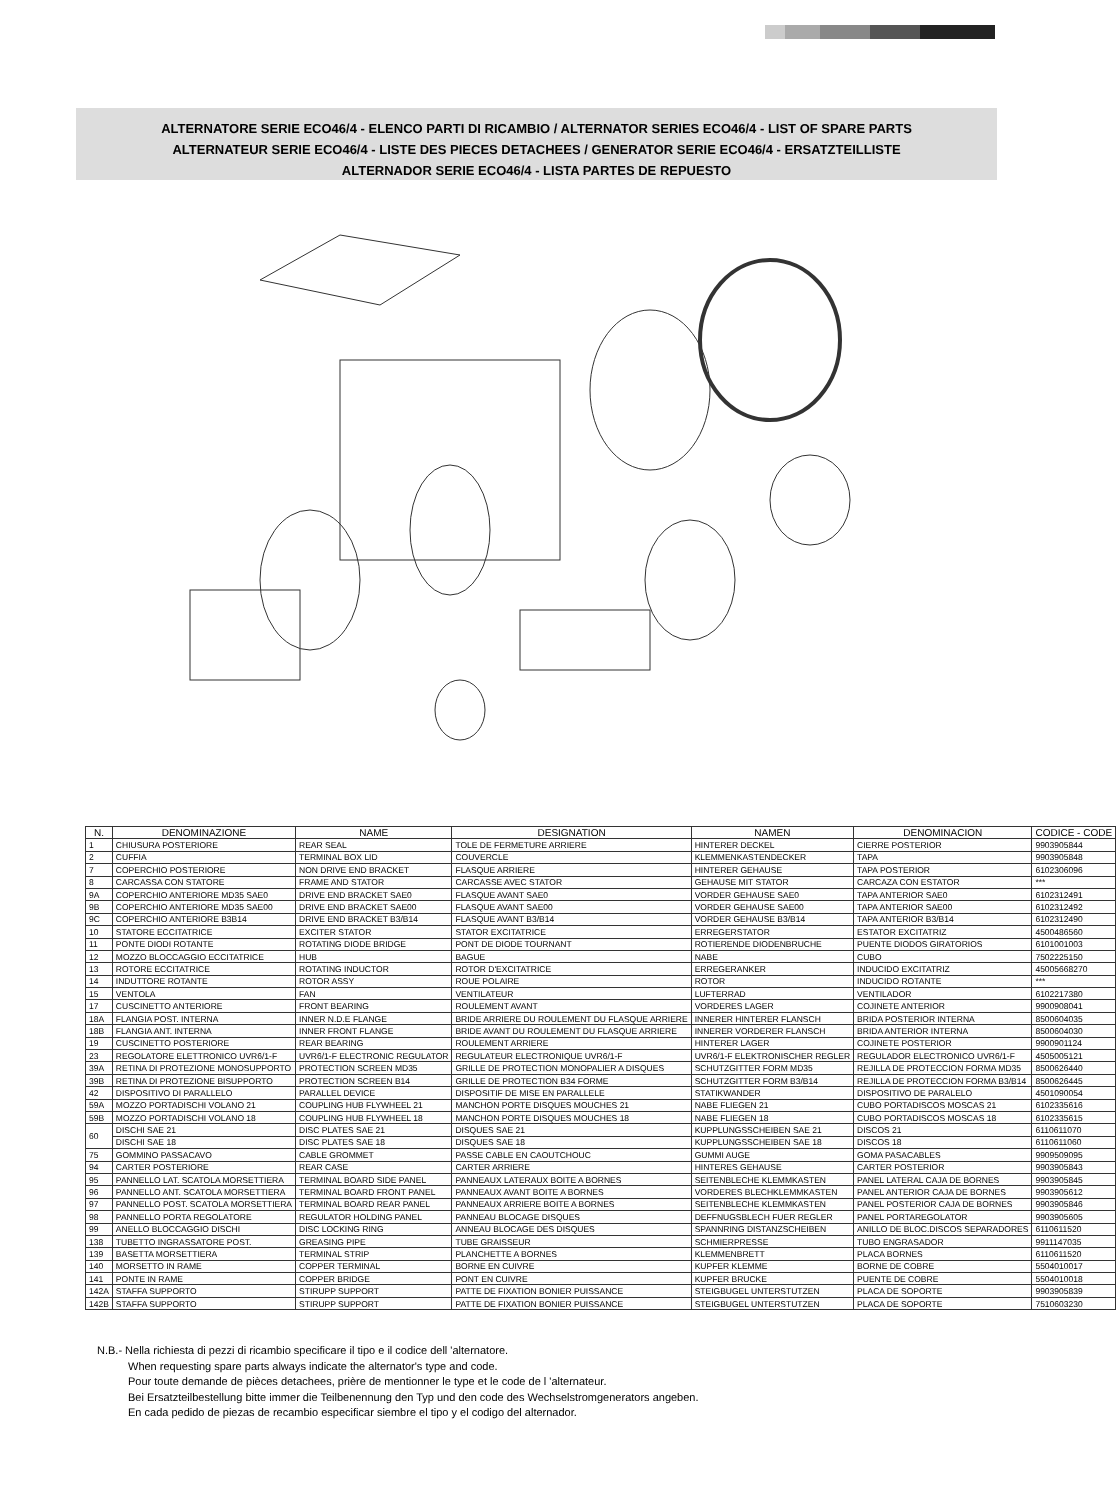ALTERNATORE SERIE ECO46/4 - ELENCO PARTI DI RICAMBIO / ALTERNATOR SERIES ECO46/4 - LIST OF SPARE PARTS
ALTERNATEUR SERIE ECO46/4 - LISTE DES PIECES DETACHEES / GENERATOR SERIE ECO46/4 - ERSATZTEILLISTE
ALTERNADOR SERIE ECO46/4 - LISTA PARTES DE REPUESTO
| N. | DENOMINAZIONE | NAME | DESIGNATION | NAMEN | DENOMINACION | CODICE - CODE |
| --- | --- | --- | --- | --- | --- | --- |
| 1 | CHIUSURA POSTERIORE | REAR SEAL | TOLE DE FERMETURE ARRIERE | HINTERER DECKEL | CIERRE POSTERIOR | 9903905844 |
| 2 | CUFFIA | TERMINAL BOX LID | COUVERCLE | KLEMMENKASTENDECKER | TAPA | 9903905848 |
| 7 | COPERCHIO POSTERIORE | NON DRIVE END BRACKET | FLASQUE ARRIERE | HINTERER GEHAUSE | TAPA POSTERIOR | 6102306096 |
| 8 | CARCASSA CON STATORE | FRAME AND STATOR | CARCASSE AVEC STATOR | GEHAUSE MIT STATOR | CARCAZA CON ESTATOR | *** |
| 9A | COPERCHIO ANTERIORE MD35 SAE0 | DRIVE END BRACKET SAE0 | FLASQUE AVANT SAE0 | VORDER GEHAUSE SAE0 | TAPA ANTERIOR SAE0 | 6102312491 |
| 9B | COPERCHIO ANTERIORE MD35 SAE00 | DRIVE END BRACKET SAE00 | FLASQUE AVANT SAE00 | VORDER GEHAUSE SAE00 | TAPA ANTERIOR SAE00 | 6102312492 |
| 9C | COPERCHIO ANTERIORE B3B14 | DRIVE END BRACKET B3/B14 | FLASQUE AVANT B3/B14 | VORDER GEHAUSE B3/B14 | TAPA ANTERIOR B3/B14 | 6102312490 |
| 10 | STATORE ECCITATRICE | EXCITER STATOR | STATOR EXCITATRICE | ERREGERSTATOR | ESTATOR EXCITATRIZ | 4500486560 |
| 11 | PONTE DIODI ROTANTE | ROTATING DIODE BRIDGE | PONT DE DIODE TOURNANT | ROTIERENDE DIODENBRUCHE | PUENTE DIODOS GIRATORIOS | 6101001003 |
| 12 | MOZZO BLOCCAGGIO ECCITATRICE | HUB | BAGUE | NABE | CUBO | 7502225150 |
| 13 | ROTORE ECCITATRICE | ROTATING INDUCTOR | ROTOR D'EXCITATRICE | ERREGERANKER | INDUCIDO EXCITATRIZ | 45005668270 |
| 14 | INDUTTORE ROTANTE | ROTOR ASSY | ROUE POLAIRE | ROTOR | INDUCIDO ROTANTE | *** |
| 15 | VENTOLA | FAN | VENTILATEUR | LUFTERRAD | VENTILADOR | 6102217380 |
| 17 | CUSCINETTO ANTERIORE | FRONT BEARING | ROULEMENT AVANT | VORDERES LAGER | COJINETE ANTERIOR | 9900908041 |
| 18A | FLANGIA POST. INTERNA | INNER N.D.E FLANGE | BRIDE ARRIERE DU ROULEMENT DU FLASQUE ARRIERE | INNERER HINTERER FLANSCH | BRIDA POSTERIOR INTERNA | 8500604035 |
| 18B | FLANGIA ANT. INTERNA | INNER FRONT FLANGE | BRIDE AVANT DU ROULEMENT DU FLASQUE ARRIERE | INNERER VORDERER FLANSCH | BRIDA ANTERIOR INTERNA | 8500604030 |
| 19 | CUSCINETTO POSTERIORE | REAR BEARING | ROULEMENT ARRIERE | HINTERER LAGER | COJINETE POSTERIOR | 9900901124 |
| 23 | REGOLATORE ELETTRONICO UVR6/1-F | UVR6/1-F ELECTRONIC REGULATOR | REGULATEUR ELECTRONIQUE UVR6/1-F | UVR6/1-F ELEKTRONISCHER REGLER | REGULADOR ELECTRONICO UVR6/1-F | 4505005121 |
| 39A | RETINA DI PROTEZIONE MONOSUPPORTO | PROTECTION SCREEN MD35 | GRILLE DE PROTECTION MONOPALIER A DISQUES | SCHUTZGITTER FORM MD35 | REJILLA DE PROTECCION FORMA MD35 | 8500626440 |
| 39B | RETINA DI PROTEZIONE BISUPPORTO | PROTECTION SCREEN B14 | GRILLE DE PROTECTION B34 FORME | SCHUTZGITTER FORM B3/B14 | REJILLA DE PROTECCION FORMA B3/B14 | 8500626445 |
| 42 | DISPOSITIVO DI PARALLELO | PARALLEL DEVICE | DISPOSITIF DE MISE EN PARALLELE | STATIKWANDER | DISPOSITIVO DE PARALELO | 4501090054 |
| 59A | MOZZO PORTADISCHI VOLANO 21 | COUPLING HUB FLYWHEEL 21 | MANCHON PORTE DISQUES MOUCHES 21 | NABE FLIEGEN 21 | CUBO PORTADISCOS MOSCAS 21 | 6102335616 |
| 59B | MOZZO PORTADISCHI VOLANO 18 | COUPLING HUB FLYWHEEL 18 | MANCHON PORTE DISQUES MOUCHES 18 | NABE FLIEGEN 18 | CUBO PORTADISCOS MOSCAS 18 | 6102335615 |
| 60 | DISCHI SAE 21 | DISC PLATES SAE 21 | DISQUES SAE 21 | KUPPLUNGSSCHEIBEN SAE 21 | DISCOS 21 | 6110611070 |
| | DISCHI SAE 18 | DISC PLATES SAE 18 | DISQUES SAE 18 | KUPPLUNGSSCHEIBEN SAE 18 | DISCOS 18 | 6110611060 |
| 75 | GOMMINO PASSACAVO | CABLE GROMMET | PASSE CABLE EN CAOUTCHOUC | GUMMI AUGE | GOMA PASACABLES | 9909509095 |
| 94 | CARTER POSTERIORE | REAR CASE | CARTER ARRIERE | HINTERES GEHAUSE | CARTER POSTERIOR | 9903905843 |
| 95 | PANNELLO LAT. SCATOLA MORSETTIERA | TERMINAL BOARD SIDE PANEL | PANNEAUX LATERAUX BOITE A BORNES | SEITENBLECHE KLEMMKASTEN | PANEL LATERAL CAJA DE BORNES | 9903905845 |
| 96 | PANNELLO ANT. SCATOLA MORSETTIERA | TERMINAL BOARD FRONT PANEL | PANNEAUX AVANT BOITE A BORNES | VORDERES BLECHKLEMMKASTEN | PANEL ANTERIOR CAJA DE BORNES | 9903905612 |
| 97 | PANNELLO POST. SCATOLA MORSETTIERA | TERMINAL BOARD REAR PANEL | PANNEAUX ARRIERE BOITE A BORNES | SEITENBLECHE KLEMMKASTEN | PANEL POSTERIOR CAJA DE BORNES | 9903905846 |
| 98 | PANNELLO PORTA REGOLATORE | REGULATOR HOLDING PANEL | PANNEAU BLOCAGE DISQUES | DEFFNUGSBLECH FUER REGLER | PANEL PORTAREGOLATOR | 9903905605 |
| 99 | ANELLO BLOCCAGGIO DISCHI | DISC LOCKING RING | ANNEAU BLOCAGE DES DISQUES | SPANNRING DISTANZSCHEIBEN | ANILLO DE BLOC.DISCOS SEPARADORES | 6110611520 |
| 138 | TUBETTO INGRASSATORE POST. | GREASING PIPE | TUBE GRAISSEUR | SCHMIERPRESSE | TUBO ENGRASADOR | 9911147035 |
| 139 | BASETTA MORSETTIERA | TERMINAL STRIP | PLANCHETTE A BORNES | KLEMMENBRETT | PLACA BORNES | 6110611520 |
| 140 | MORSETTO IN RAME | COPPER TERMINAL | BORNE EN CUIVRE | KUPFER KLEMME | BORNE DE COBRE | 5504010017 |
| 141 | PONTE IN RAME | COPPER BRIDGE | PONT EN CUIVRE | KUPFER BRUCKE | PUENTE DE COBRE | 5504010018 |
| 142A | STAFFA SUPPORTO | STIRUPP SUPPORT | PATTE DE FIXATION BONIER PUISSANCE | STEIGBUGEL UNTERSTUTZEN | PLACA DE SOPORTE | 9903905839 |
| 142B | STAFFA SUPPORTO | STIRUPP SUPPORT | PATTE DE FIXATION BONIER PUISSANCE | STEIGBUGEL UNTERSTUTZEN | PLACA DE SOPORTE | 7510603230 |
N.B.- Nella richiesta di pezzi di ricambio specificare il tipo e il codice dell 'alternatore.
When requesting spare parts always indicate the alternator's type and code.
Pour toute demande de pièces detachees, prière de mentionner le type et le code de l 'alternateur.
Bei Ersatzteilbestellung bitte immer die Teilbenennung den Typ und den code des Wechselstromgenerators angeben.
En cada pedido de piezas de recambio especificar siembre el tipo y el codigo del alternador.